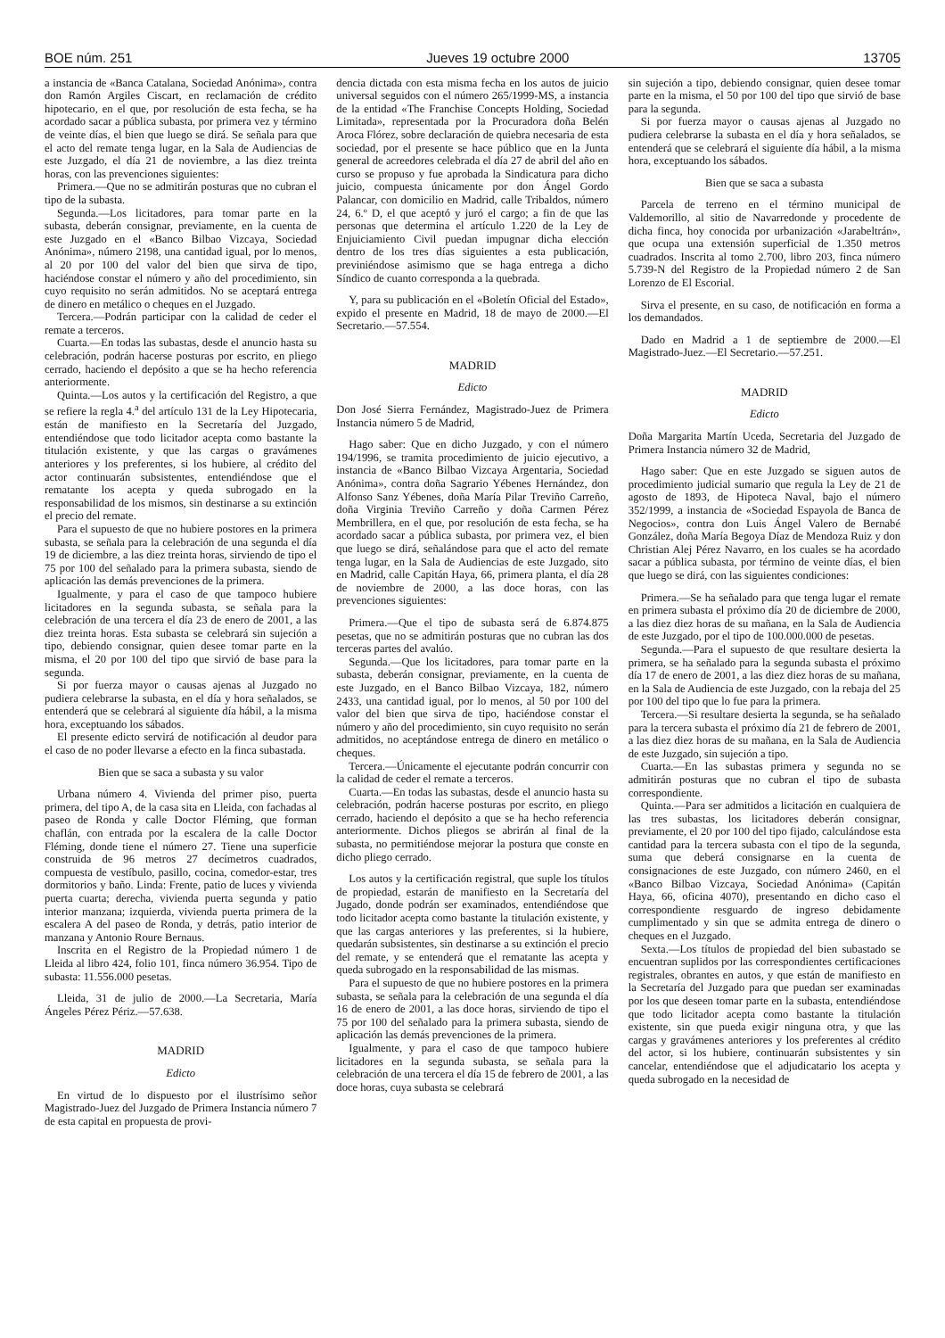BOE núm. 251 Jueves 19 octubre 2000 13705
a instancia de «Banca Catalana, Sociedad Anónima», contra don Ramón Argiles Ciscart, en reclamación de crédito hipotecario, en el que, por resolución de esta fecha, se ha acordado sacar a pública subasta, por primera vez y término de veinte días, el bien que luego se dirá. Se señala para que el acto del remate tenga lugar, en la Sala de Audiencias de este Juzgado, el día 21 de noviembre, a las diez treinta horas, con las prevenciones siguientes:
Primera.—Que no se admitirán posturas que no cubran el tipo de la subasta.
Segunda.—Los licitadores, para tomar parte en la subasta, deberán consignar, previamente, en la cuenta de este Juzgado en el «Banco Bilbao Vizcaya, Sociedad Anónima», número 2198, una cantidad igual, por lo menos, al 20 por 100 del valor del bien que sirva de tipo, haciéndose constar el número y año del procedimiento, sin cuyo requisito no serán admitidos. No se aceptará entrega de dinero en metálico o cheques en el Juzgado.
Tercera.—Podrán participar con la calidad de ceder el remate a terceros.
Cuarta.—En todas las subastas, desde el anuncio hasta su celebración, podrán hacerse posturas por escrito, en pliego cerrado, haciendo el depósito a que se ha hecho referencia anteriormente.
Quinta.—Los autos y la certificación del Registro, a que se refiere la regla 4.<sup>a</sup> del artículo 131 de la Ley Hipotecaria, están de manifiesto en la Secretaría del Juzgado, entendiéndose que todo licitador acepta como bastante la titulación existente, y que las cargas o gravámenes anteriores y los preferentes, si los hubiere, al crédito del actor continuarán subsistentes, entendiéndose que el rematante los acepta y queda subrogado en la responsabilidad de los mismos, sin destinarse a su extinción el precio del remate.
Para el supuesto de que no hubiere postores en la primera subasta, se señala para la celebración de una segunda el día 19 de diciembre, a las diez treinta horas, sirviendo de tipo el 75 por 100 del señalado para la primera subasta, siendo de aplicación las demás prevenciones de la primera.
Igualmente, y para el caso de que tampoco hubiere licitadores en la segunda subasta, se señala para la celebración de una tercera el día 23 de enero de 2001, a las diez treinta horas. Esta subasta se celebrará sin sujeción a tipo, debiendo consignar, quien desee tomar parte en la misma, el 20 por 100 del tipo que sirvió de base para la segunda.
Si por fuerza mayor o causas ajenas al Juzgado no pudiera celebrarse la subasta, en el día y hora señalados, se entenderá que se celebrará al siguiente día hábil, a la misma hora, exceptuando los sábados.
El presente edicto servirá de notificación al deudor para el caso de no poder llevarse a efecto en la finca subastada.
Bien que se saca a subasta y su valor
Urbana número 4. Vivienda del primer piso, puerta primera, del tipo A, de la casa sita en Lleida, con fachadas al paseo de Ronda y calle Doctor Fléming, que forman chaflán, con entrada por la escalera de la calle Doctor Fléming, donde tiene el número 27. Tiene una superficie construida de 96 metros 27 decímetros cuadrados, compuesta de vestíbulo, pasillo, cocina, comedor-estar, tres dormitorios y baño. Linda: Frente, patio de luces y vivienda puerta cuarta; derecha, vivienda puerta segunda y patio interior manzana; izquierda, vivienda puerta primera de la escalera A del paseo de Ronda, y detrás, patio interior de manzana y Antonio Roure Bernaus.
Inscrita en el Registro de la Propiedad número 1 de Lleida al libro 424, folio 101, finca número 36.954. Tipo de subasta: 11.556.000 pesetas.
Lleida, 31 de julio de 2000.—La Secretaria, María Ángeles Pérez Périz.—57.638.
MADRID
Edicto
En virtud de lo dispuesto por el ilustrísimo señor Magistrado-Juez del Juzgado de Primera Instancia número 7 de esta capital en propuesta de provi-
dencia dictada con esta misma fecha en los autos de juicio universal seguidos con el número 265/1999-MS, a instancia de la entidad «The Franchise Concepts Holding, Sociedad Limitada», representada por la Procuradora doña Belén Aroca Flórez, sobre declaración de quiebra necesaria de esta sociedad, por el presente se hace público que en la Junta general de acreedores celebrada el día 27 de abril del año en curso se propuso y fue aprobada la Sindicatura para dicho juicio, compuesta únicamente por don Ángel Gordo Palancar, con domicilio en Madrid, calle Tribaldos, número 24, 6.º D, el que aceptó y juró el cargo; a fin de que las personas que determina el artículo 1.220 de la Ley de Enjuiciamiento Civil puedan impugnar dicha elección dentro de los tres días siguientes a esta publicación, previniéndose asimismo que se haga entrega a dicho Síndico de cuanto corresponda a la quebrada.
Y, para su publicación en el «Boletín Oficial del Estado», expido el presente en Madrid, 18 de mayo de 2000.—El Secretario.—57.554.
MADRID
Edicto
Don José Sierra Fernández, Magistrado-Juez de Primera Instancia número 5 de Madrid,
Hago saber: Que en dicho Juzgado, y con el número 194/1996, se tramita procedimiento de juicio ejecutivo, a instancia de «Banco Bilbao Vizcaya Argentaria, Sociedad Anónima», contra doña Sagrario Yébenes Hernández, don Alfonso Sanz Yébenes, doña María Pilar Treviño Carreño, doña Virginia Treviño Carreño y doña Carmen Pérez Membrillera, en el que, por resolución de esta fecha, se ha acordado sacar a pública subasta, por primera vez, el bien que luego se dirá, señalándose para que el acto del remate tenga lugar, en la Sala de Audiencias de este Juzgado, sito en Madrid, calle Capitán Haya, 66, primera planta, el día 28 de noviembre de 2000, a las doce horas, con las prevenciones siguientes:
Primera.—Que el tipo de subasta será de 6.874.875 pesetas, que no se admitirán posturas que no cubran las dos terceras partes del avalúo.
Segunda.—Que los licitadores, para tomar parte en la subasta, deberán consignar, previamente, en la cuenta de este Juzgado, en el Banco Bilbao Vizcaya, 182, número 2433, una cantidad igual, por lo menos, al 50 por 100 del valor del bien que sirva de tipo, haciéndose constar el número y año del procedimiento, sin cuyo requisito no serán admitidos, no aceptándose entrega de dinero en metálico o cheques.
Tercera.—Únicamente el ejecutante podrán concurrir con la calidad de ceder el remate a terceros.
Cuarta.—En todas las subastas, desde el anuncio hasta su celebración, podrán hacerse posturas por escrito, en pliego cerrado, haciendo el depósito a que se ha hecho referencia anteriormente. Dichos pliegos se abrirán al final de la subasta, no permitiéndose mejorar la postura que conste en dicho pliego cerrado.
Los autos y la certificación registral, que suple los títulos de propiedad, estarán de manifiesto en la Secretaría del Jugado, donde podrán ser examinados, entendiéndose que todo licitador acepta como bastante la titulación existente, y que las cargas anteriores y las preferentes, si la hubiere, quedarán subsistentes, sin destinarse a su extinción el precio del remate, y se entenderá que el rematante las acepta y queda subrogado en la responsabilidad de las mismas.
Para el supuesto de que no hubiere postores en la primera subasta, se señala para la celebración de una segunda el día 16 de enero de 2001, a las doce horas, sirviendo de tipo el 75 por 100 del señalado para la primera subasta, siendo de aplicación las demás prevenciones de la primera.
Igualmente, y para el caso de que tampoco hubiere licitadores en la segunda subasta, se señala para la celebración de una tercera el día 15 de febrero de 2001, a las doce horas, cuya subasta se celebrará
sin sujeción a tipo, debiendo consignar, quien desee tomar parte en la misma, el 50 por 100 del tipo que sirvió de base para la segunda.
Si por fuerza mayor o causas ajenas al Juzgado no pudiera celebrarse la subasta en el día y hora señalados, se entenderá que se celebrará el siguiente día hábil, a la misma hora, exceptuando los sábados.
Bien que se saca a subasta
Parcela de terreno en el término municipal de Valdemorillo, al sitio de Navarredonde y procedente de dicha finca, hoy conocida por urbanización «Jarabeltrán», que ocupa una extensión superficial de 1.350 metros cuadrados. Inscrita al tomo 2.700, libro 203, finca número 5.739-N del Registro de la Propiedad número 2 de San Lorenzo de El Escorial.
Sirva el presente, en su caso, de notificación en forma a los demandados.
Dado en Madrid a 1 de septiembre de 2000.—El Magistrado-Juez.—El Secretario.—57.251.
MADRID
Edicto
Doña Margarita Martín Uceda, Secretaria del Juzgado de Primera Instancia número 32 de Madrid,
Hago saber: Que en este Juzgado se siguen autos de procedimiento judicial sumario que regula la Ley de 21 de agosto de 1893, de Hipoteca Naval, bajo el número 352/1999, a instancia de «Sociedad Espayola de Banca de Negocios», contra don Luis Ángel Valero de Bernabé González, doña María Begoya Díaz de Mendoza Ruiz y don Christian Alej Pérez Navarro, en los cuales se ha acordado sacar a pública subasta, por término de veinte días, el bien que luego se dirá, con las siguientes condiciones:
Primera.—Se ha señalado para que tenga lugar el remate en primera subasta el próximo día 20 de diciembre de 2000, a las diez diez horas de su mañana, en la Sala de Audiencia de este Juzgado, por el tipo de 100.000.000 de pesetas.
Segunda.—Para el supuesto de que resultare desierta la primera, se ha señalado para la segunda subasta el próximo día 17 de enero de 2001, a las diez diez horas de su mañana, en la Sala de Audiencia de este Juzgado, con la rebaja del 25 por 100 del tipo que lo fue para la primera.
Tercera.—Si resultare desierta la segunda, se ha señalado para la tercera subasta el próximo día 21 de febrero de 2001, a las diez diez horas de su mañana, en la Sala de Audiencia de este Juzgado, sin sujeción a tipo.
Cuarta.—En las subastas primera y segunda no se admitirán posturas que no cubran el tipo de subasta correspondiente.
Quinta.—Para ser admitidos a licitación en cualquiera de las tres subastas, los licitadores deberán consignar, previamente, el 20 por 100 del tipo fijado, calculándose esta cantidad para la tercera subasta con el tipo de la segunda, suma que deberá consignarse en la cuenta de consignaciones de este Juzgado, con número 2460, en el «Banco Bilbao Vizcaya, Sociedad Anónima» (Capitán Haya, 66, oficina 4070), presentando en dicho caso el correspondiente resguardo de ingreso debidamente cumplimentado y sin que se admita entrega de dinero o cheques en el Juzgado.
Sexta.—Los títulos de propiedad del bien subastado se encuentran suplidos por las correspondientes certificaciones registrales, obrantes en autos, y que están de manifiesto en la Secretaría del Juzgado para que puedan ser examinadas por los que deseen tomar parte en la subasta, entendiéndose que todo licitador acepta como bastante la titulación existente, sin que pueda exigir ninguna otra, y que las cargas y gravámenes anteriores y los preferentes al crédito del actor, si los hubiere, continuarán subsistentes y sin cancelar, entendiéndose que el adjudicatario los acepta y queda subrogado en la necesidad de